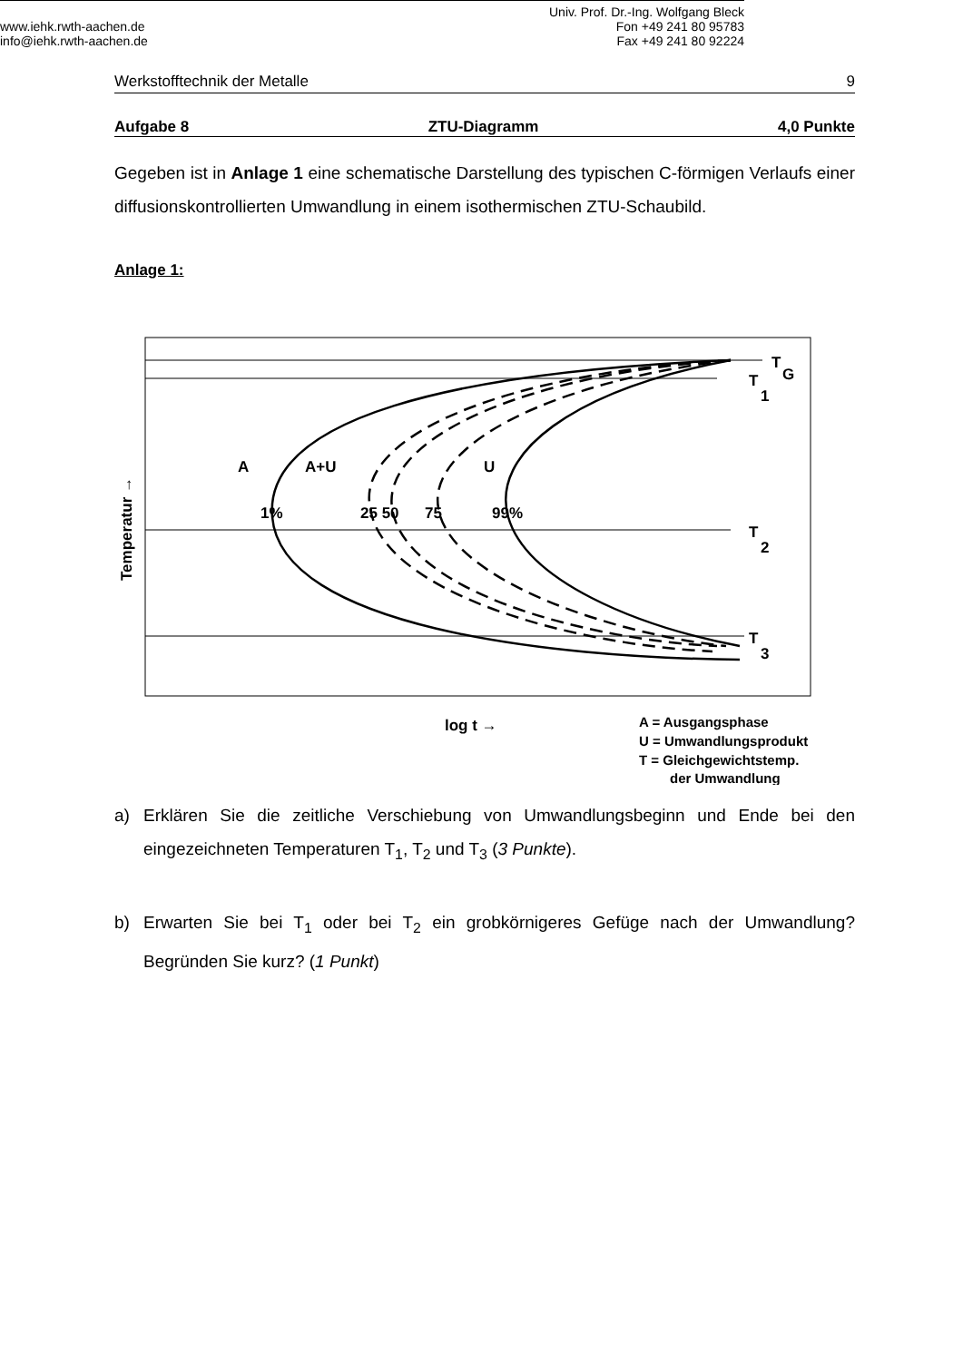Werkstofftechnik der Metalle 9
Aufgabe 8 ZTU-Diagramm 4,0 Punkte
Gegeben ist in Anlage 1 eine schematische Darstellung des typischen C-förmigen Verlaufs einer diffusionskontrollierten Umwandlung in einem isothermischen ZTU-Schaubild.
Anlage 1:
A
A+U
U
1%
25 50
75
99%
T
G
T
1
T
2
T
3
log t →
Temperatur →
A = Ausgangsphase
U = Umwandlungsprodukt
T = Gleichgewichtstemp.
der Umwandlung
a) Erklären Sie die zeitliche Verschiebung von Umwandlungsbeginn und Ende bei den eingezeichneten Temperaturen T<sub>1</sub>, T<sub>2</sub> und T<sub>3</sub> (3 Punkte).
b) Erwarten Sie bei T<sub>1</sub> oder bei T<sub>2</sub> ein grobkörnigeres Gefüge nach der Umwandlung? Begründen Sie kurz? (1 Punkt)
www.iehk.rwth-aachen.de
info@iehk.rwth-aachen.de
Univ. Prof. Dr.-Ing. Wolfgang Bleck
Fon +49 241 80 95783
Fax +49 241 80 92224